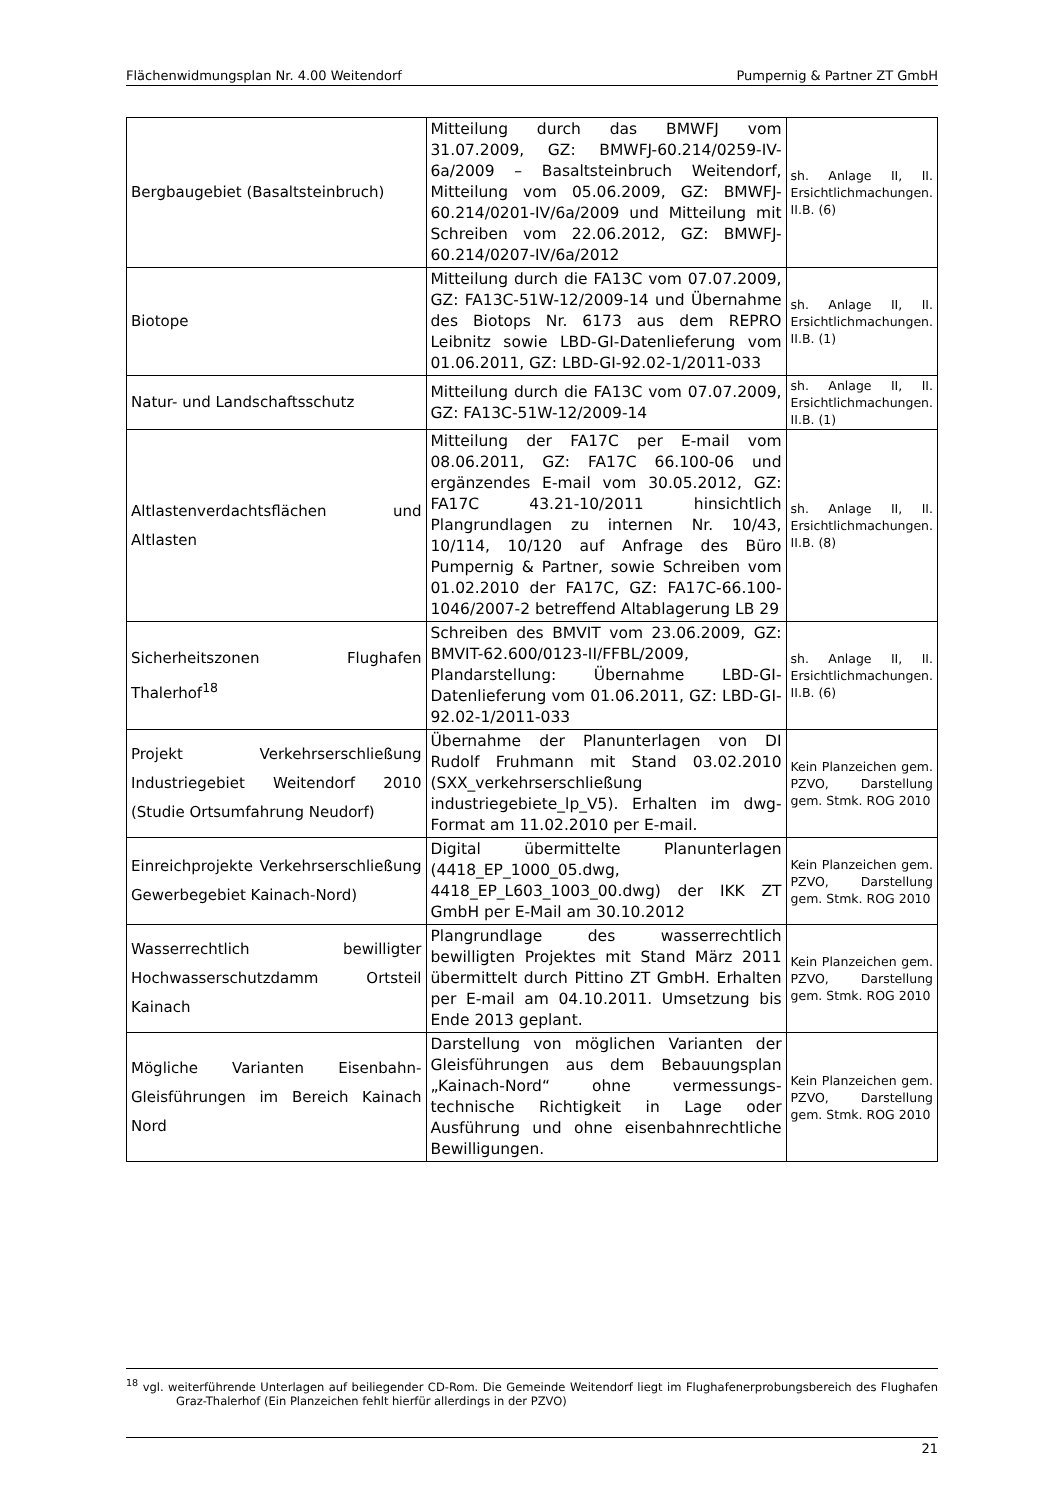Flächenwidmungsplan Nr. 4.00 Weitendorf Pumpernig & Partner ZT GmbH
| Bergbaugebiet (Basaltsteinbruch) | Mitteilung durch das BMWFJ vom 31.07.2009, GZ: BMWFJ-60.214/0259-IV-6a/2009 – Basaltsteinbruch Weitendorf, Mitteilung vom 05.06.2009, GZ: BMWFJ-60.214/0201-IV/6a/2009 und Mitteilung mit Schreiben vom 22.06.2012, GZ: BMWFJ-60.214/0207-IV/6a/2012 | sh. Anlage II, II. Ersichtlichmachungen. II.B. (6) |
| Biotope | Mitteilung durch die FA13C vom 07.07.2009, GZ: FA13C-51W-12/2009-14 und Übernahme des Biotops Nr. 6173 aus dem REPRO Leibnitz sowie LBD-GI-Datenlieferung vom 01.06.2011, GZ: LBD-GI-92.02-1/2011-033 | sh. Anlage II, II. Ersichtlichmachungen. II.B. (1) |
| Natur- und Landschaftsschutz | Mitteilung durch die FA13C vom 07.07.2009, GZ: FA13C-51W-12/2009-14 | sh. Anlage II, II. Ersichtlichmachungen. II.B. (1) |
| Altlastenverdachtsflächen und Altlasten | Mitteilung der FA17C per E-mail vom 08.06.2011, GZ: FA17C 66.100-06 und ergänzendes E-mail vom 30.05.2012, GZ: FA17C 43.21-10/2011 hinsichtlich Plangrundlagen zu internen Nr. 10/43, 10/114, 10/120 auf Anfrage des Büro Pumpernig & Partner, sowie Schreiben vom 01.02.2010 der FA17C, GZ: FA17C-66.100-1046/2007-2 betreffend Altablagerung LB 29 | sh. Anlage II, II. Ersichtlichmachungen. II.B. (8) |
| Sicherheitszonen Flughafen Thalerhof<sup>18</sup> | Schreiben des BMVIT vom 23.06.2009, GZ: BMVIT-62.600/0123-II/FFBL/2009, Plandarstellung: Übernahme LBD-GI-Datenlieferung vom 01.06.2011, GZ: LBD-GI-92.02-1/2011-033 | sh. Anlage II, II. Ersichtlichmachungen. II.B. (6) |
| Projekt Verkehrserschließung Industriegebiet Weitendorf 2010 (Studie Ortsumfahrung Neudorf) | Übernahme der Planunterlagen von DI Rudolf Fruhmann mit Stand 03.02.2010 (SXX_verkehrserschließung industriegebiete_lp_V5). Erhalten im dwg-Format am 11.02.2010 per E-mail. | Kein Planzeichen gem. PZVO, Darstellung gem. Stmk. ROG 2010 |
| Einreichprojekte Verkehrserschließung Gewerbegebiet Kainach-Nord) | Digital übermittelte Planunterlagen (4418_EP_1000_05.dwg, 4418_EP_L603_1003_00.dwg) der IKK ZT GmbH per E-Mail am 30.10.2012 | Kein Planzeichen gem. PZVO, Darstellung gem. Stmk. ROG 2010 |
| Wasserrechtlich bewilligter Hochwasserschutzdamm Ortsteil Kainach | Plangrundlage des wasserrechtlich bewilligten Projektes mit Stand März 2011 übermittelt durch Pittino ZT GmbH. Erhalten per E-mail am 04.10.2011. Umsetzung bis Ende 2013 geplant. | Kein Planzeichen gem. PZVO, Darstellung gem. Stmk. ROG 2010 |
| Mögliche Varianten Eisenbahn-Gleisführungen im Bereich Kainach Nord | Darstellung von möglichen Varianten der Gleisführungen aus dem Bebauungsplan „Kainach-Nord“ ohne vermessungs-technische Richtigkeit in Lage oder Ausführung und ohne eisenbahnrechtliche Bewilligungen. | Kein Planzeichen gem. PZVO, Darstellung gem. Stmk. ROG 2010 |
<sup>18</sup> vgl. weiterführende Unterlagen auf beiliegender CD-Rom. Die Gemeinde Weitendorf liegt im Flughafenerprobungsbereich des Flughafen Graz-Thalerhof (Ein Planzeichen fehlt hierfür allerdings in der PZVO)
21